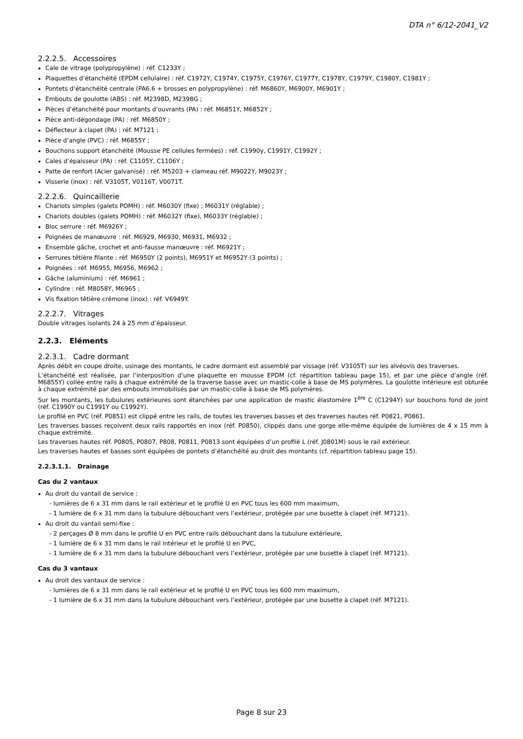DTA n° 6/12-2041_V2
2.2.2.5. Accessoires
Cale de vitrage (polypropylène) : réf. C1233Y ;
Plaquettes d’étanchéité (EPDM cellulaire) : réf. C1972Y, C1974Y, C1975Y, C1976Y, C1977Y, C1978Y, C1979Y, C1980Y, C1981Y ;
Pontets d’étanchéité centrale (PA6.6 + brosses en polypropylène) : réf. M6860Y, M6900Y, M6901Y ;
Embouts de goulotte (ABS) : réf. M2398D, M2398G ;
Pièces d’étanchéité pour montants d’ouvrants (PA) : réf. M6851Y, M6852Y ;
Pièce anti-dégondage (PA) : réf. M6850Y ;
Déflecteur à clapet (PA) : réf. M7121 ;
Pièce d’angle (PVC) : réf. M6855Y ;
Bouchons support étanchéité (Mousse PE cellules fermées) : réf. C1990y, C1991Y, C1992Y ;
Cales d’épaisseur (PA) : réf. C1105Y, C1106Y ;
Patte de renfort (Acier galvanisé) : réf. M5203 + clameau réf. M9022Y, M9023Y ;
Visserie (inox) : réf. V3105T, V0116T, V0071T.
2.2.2.6. Quincaillerie
Chariots simples (galets POMH) : réf. M6030Y (fixe) ; M6031Y (réglable) ;
Chariots doubles (galets POMH) : réf. M6032Y (fixe), M6033Y (réglable) ;
Bloc serrure : réf. M6926Y ;
Poignées de manœuvre : réf. M6929, M6930, M6931, M6932 ;
Ensemble gâche, crochet et anti-fausse manœuvre : réf. M6921Y ;
Serrures têtière filante : réf. M6950Y (2 points), M6951Y et M6952Y (3 points) ;
Poignées : réf. M6955, M6956, M6962 ;
Gâche (aluminium) : réf. M6961 ;
Cylindre : réf. M8058Y, M6965 ;
Vis fixation têtière crémone (inox) : réf. V6949Y.
2.2.2.7. Vitrages
Double vitrages isolants 24 à 25 mm d’épaisseur.
2.2.3. Eléments
2.2.3.1. Cadre dormant
Après débit en coupe droite, usinage des montants, le cadre dormant est assemblé par vissage (réf. V3105T) sur les alvéovis des traverses.
L’étanchéité est réalisée, par l’interposition d’une plaquette en mousse EPDM (cf. répartition tableau page 15), et par une pièce d’angle (réf. M6855Y) collée entre rails à chaque extrémité de la traverse basse avec un mastic-colle à base de MS polymères. La goulotte intérieure est obturée à chaque extrémité par des embouts immobilisés par un mastic-colle à base de MS polymères.
Sur les montants, les tubulures extérieures sont étanchées par une application de mastic élastomère 1<sup>ère</sup> C (C1294Y) sur bouchons fond de joint (réf. C1990Y ou C1991Y ou C1992Y).
Le profilé en PVC (réf. P0851) est clippé entre les rails, de toutes les traverses basses et des traverses hautes réf. P0821, P0861.
Les traverses basses reçoivent deux rails rapportés en inox (réf. P0850), clippés dans une gorge elle-même équipée de lumières de 4 x 15 mm à chaque extrémité.
Les traverses hautes réf. P0805, P0807, P808, P0811, P0813 sont équipées d’un profilé L (réf. J0801M) sous le rail extérieur.
Les traverses hautes et basses sont équipées de pontets d’étanchéité au droit des montants (cf. répartition tableau page 15).
2.2.3.1.1. Drainage
Cas du 2 vantaux
Au droit du vantail de service :
- lumières de 6 x 31 mm dans le rail extérieur et le profilé U en PVC tous les 600 mm maximum,
- 1 lumière de 6 x 31 mm dans la tubulure débouchant vers l’extérieur, protégée par une busette à clapet (réf. M7121).
Au droit du vantail semi-fixe :
- 2 perçages Ø 8 mm dans le profilé U en PVC entre rails débouchant dans la tubulure extérieure,
- 1 lumière de 6 x 31 mm dans le rail intérieur et le profilé U en PVC,
- 1 lumière de 6 x 31 mm dans la tubulure débouchant vers l’extérieur, protégée par une busette à clapet (réf. M7121).
Cas du 3 vantaux
Au droit des vantaux de service :
- lumières de 6 x 31 mm dans le rail extérieur et le profilé U en PVC tous les 600 mm maximum,
- 1 lumière de 6 x 31 mm dans la tubulure débouchant vers l’extérieur, protégée par une busette à clapet (réf. M7121).
Page 8 sur 23